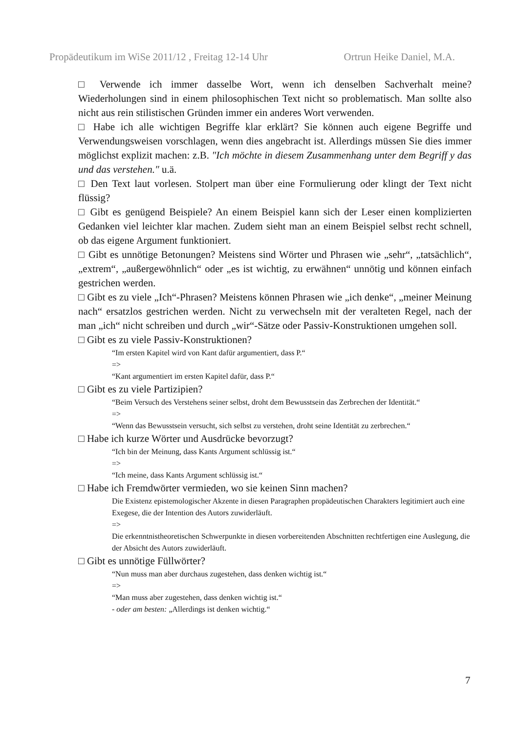Propädeutikum im WiSe 2011/12 , Freitag 12-14 Uhr Ortrun Heike Daniel, M.A.
□ Verwende ich immer dasselbe Wort, wenn ich denselben Sachverhalt meine? Wiederholungen sind in einem philosophischen Text nicht so problematisch. Man sollte also nicht aus rein stilistischen Gründen immer ein anderes Wort verwenden.
□ Habe ich alle wichtigen Begriffe klar erklärt? Sie können auch eigene Begriffe und Verwendungsweisen vorschlagen, wenn dies angebracht ist. Allerdings müssen Sie dies immer möglichst explizit machen: z.B. ″Ich möchte in diesem Zusammenhang unter dem Begriff y das und das verstehen.″ u.ä.
□ Den Text laut vorlesen. Stolpert man über eine Formulierung oder klingt der Text nicht flüssig?
□ Gibt es genügend Beispiele? An einem Beispiel kann sich der Leser einen komplizierten Gedanken viel leichter klar machen. Zudem sieht man an einem Beispiel selbst recht schnell, ob das eigene Argument funktioniert.
□ Gibt es unnötige Betonungen? Meistens sind Wörter und Phrasen wie „sehr“, „tatsächlich“, „extrem“, „außergewöhnlich“ oder „es ist wichtig, zu erwähnen“ unnötig und können einfach gestrichen werden.
□ Gibt es zu viele „Ich“-Phrasen? Meistens können Phrasen wie „ich denke“, „meiner Meinung nach“ ersatzlos gestrichen werden. Nicht zu verwechseln mit der veralteten Regel, nach der man „ich“ nicht schreiben und durch „wir“-Sätze oder Passiv-Konstruktionen umgehen soll.
□ Gibt es zu viele Passiv-Konstruktionen?
“Im ersten Kapitel wird von Kant dafür argumentiert, dass P.“
=>
“Kant argumentiert im ersten Kapitel dafür, dass P.“
□ Gibt es zu viele Partizipien?
“Beim Versuch des Verstehens seiner selbst, droht dem Bewusstsein das Zerbrechen der Identität.“
=>
“Wenn das Bewusstsein versucht, sich selbst zu verstehen, droht seine Identität zu zerbrechen.“
□ Habe ich kurze Wörter und Ausdrücke bevorzugt?
“Ich bin der Meinung, dass Kants Argument schlüssig ist.“
=>
“Ich meine, dass Kants Argument schlüssig ist.“
□ Habe ich Fremdwörter vermieden, wo sie keinen Sinn machen?
Die Existenz epistemologischer Akzente in diesen Paragraphen propädeutischen Charakters legitimiert auch eine Exegese, die der Intention des Autors zuwiderläuft.
=>
Die erkenntnistheoretischen Schwerpunkte in diesen vorbereitenden Abschnitten rechtfertigen eine Auslegung, die der Absicht des Autors zuwiderläuft.
□ Gibt es unnötige Füllwörter?
“Nun muss man aber durchaus zugestehen, dass denken wichtig ist.“
=>
“Man muss aber zugestehen, dass denken wichtig ist.“
- oder am besten: „Allerdings ist denken wichtig.“
7